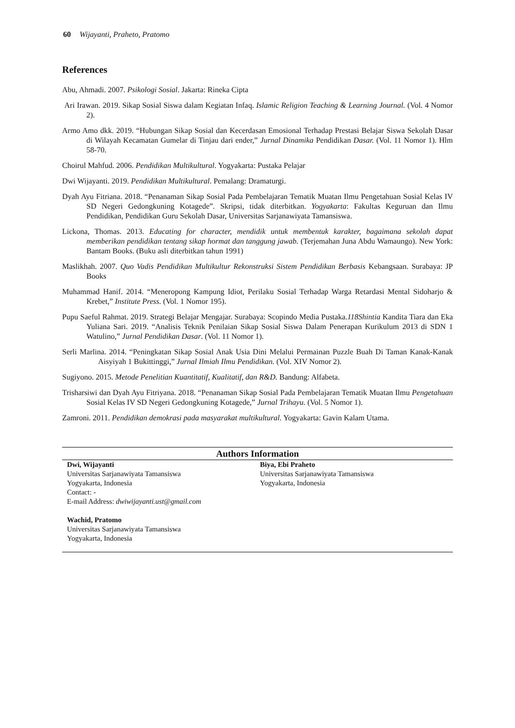60 Wijayanti, Praheto, Pratomo
References
Abu, Ahmadi. 2007. Psikologi Sosial. Jakarta: Rineka Cipta
Ari Irawan. 2019. Sikap Sosial Siswa dalam Kegiatan Infaq. Islamic Religion Teaching & Learning Journal. (Vol. 4 Nomor 2).
Armo Amo dkk. 2019. “Hubungan Sikap Sosial dan Kecerdasan Emosional Terhadap Prestasi Belajar Siswa Sekolah Dasar di Wilayah Kecamatan Gumelar di Tinjau dari ender,” Jurnal Dinamika Pendidikan Dasar. (Vol. 11 Nomor 1). Hlm 58-70.
Choirul Mahfud. 2006. Pendidikan Multikultural. Yogyakarta: Pustaka Pelajar
Dwi Wijayanti. 2019. Pendidikan Multikultural. Pemalang: Dramaturgi.
Dyah Ayu Fitriana. 2018. “Penanaman Sikap Sosial Pada Pembelajaran Tematik Muatan Ilmu Pengetahuan Sosial Kelas IV SD Negeri Gedongkuning Kotagede”. Skripsi, tidak diterbitkan. Yogyakarta: Fakultas Keguruan dan Ilmu Pendidikan, Pendidikan Guru Sekolah Dasar, Universitas Sarjanawiyata Tamansiswa.
Lickona, Thomas. 2013. Educating for character, mendidik untuk membentuk karakter, bagaimana sekolah dapat memberikan pendidikan tentang sikap hormat dan tanggung jawab. (Terjemahan Juna Abdu Wamaungo). New York: Bantam Books. (Buku asli diterbitkan tahun 1991)
Maslikhah. 2007. Quo Vadis Pendidikan Multikultur Rekonstruksi Sistem Pendidikan Berbasis Kebangsaan. Surabaya: JP Books
Muhammad Hanif. 2014. “Meneropong Kampung Idiot, Perilaku Sosial Terhadap Warga Retardasi Mental Sidoharjo & Krebet,” Institute Press. (Vol. 1 Nomor 195).
Pupu Saeful Rahmat. 2019. Strategi Belajar Mengajar. Surabaya: Scopindo Media Pustaka.118Shintia Kandita Tiara dan Eka Yuliana Sari. 2019. “Analisis Teknik Penilaian Sikap Sosial Siswa Dalam Penerapan Kurikulum 2013 di SDN 1 Watulino,” Jurnal Pendidikan Dasar. (Vol. 11 Nomor 1).
Serli Marlina. 2014. “Peningkatan Sikap Sosial Anak Usia Dini Melalui Permainan Puzzle Buah Di Taman Kanak-Kanak Aisyiyah 1 Bukittinggi,” Jurnal Ilmiah Ilmu Pendidikan. (Vol. XIV Nomor 2).
Sugiyono. 2015. Metode Penelitian Kuantitatif, Kualitatif, dan R&D. Bandung: Alfabeta.
Trisharsiwi dan Dyah Ayu Fitriyana. 2018. “Penanaman Sikap Sosial Pada Pembelajaran Tematik Muatan Ilmu Pengetahuan Sosial Kelas IV SD Negeri Gedongkuning Kotagede,” Jurnal Trihayu. (Vol. 5 Nomor 1).
Zamroni. 2011. Pendidikan demokrasi pada masyarakat multikultural. Yogyakarta: Gavin Kalam Utama.
Authors Information
Dwi, Wijayanti
Universitas Sarjanawiyata Tamansiswa
Yogyakarta, Indonesia
Contact: -
E-mail Address: dwiwijayanti.ust@gmail.com
Wachid, Pratomo
Universitas Sarjanawiyata Tamansiswa
Yogyakarta, Indonesia
Biya, Ebi Praheto
Universitas Sarjanawiyata Tamansiswa
Yogyakarta, Indonesia